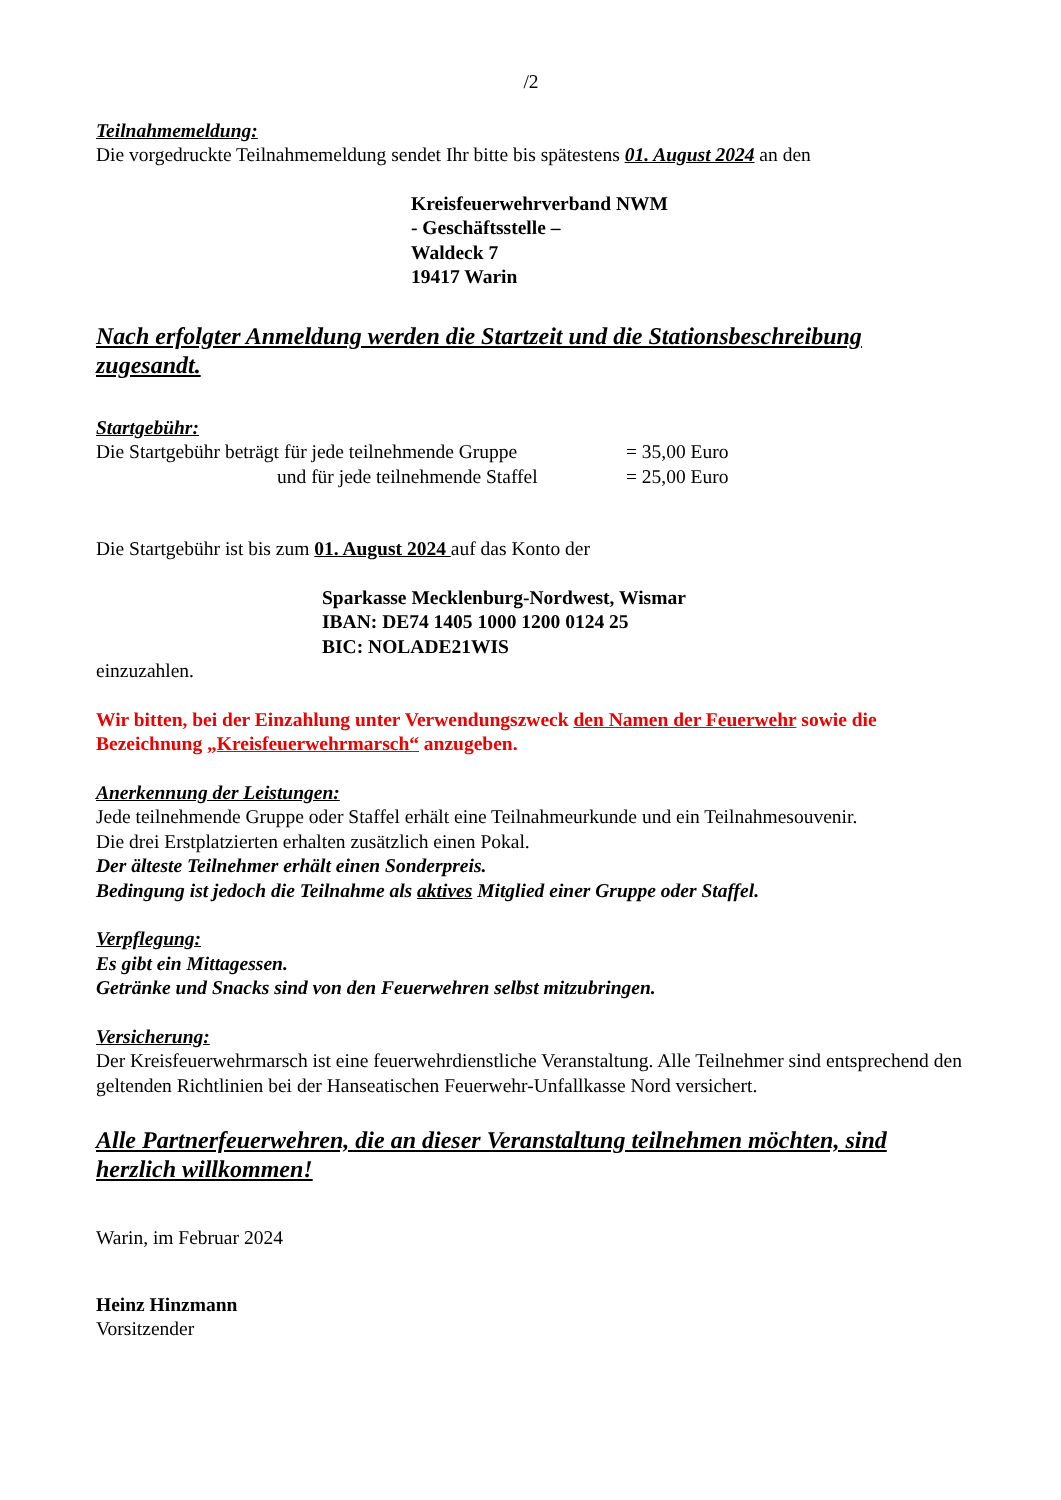/2
Teilnahmemeldung:
Die vorgedruckte Teilnahmemeldung sendet Ihr bitte bis spätestens 01. August 2024 an den
Kreisfeuerwehrverband NWM
- Geschäftsstelle –
Waldeck 7
19417 Warin
Nach erfolgter Anmeldung werden die Startzeit und die Stationsbeschreibung zugesandt.
Startgebühr:
| Die Startgebühr beträgt für jede teilnehmende Gruppe | = 35,00 Euro |
| und für jede teilnehmende Staffel | = 25,00 Euro |
Die Startgebühr ist bis zum 01. August 2024 auf das Konto der
Sparkasse Mecklenburg-Nordwest, Wismar
IBAN: DE74 1405 1000 1200 0124 25
BIC: NOLADE21WIS
einzuzahlen.
Wir bitten, bei der Einzahlung unter Verwendungszweck den Namen der Feuerwehr sowie die Bezeichnung „Kreisfeuerwehrmarsch“ anzugeben.
Anerkennung der Leistungen:
Jede teilnehmende Gruppe oder Staffel erhält eine Teilnahmeurkunde und ein Teilnahmesouvenir.
Die drei Erstplatzierten erhalten zusätzlich einen Pokal.
Der älteste Teilnehmer erhält einen Sonderpreis.
Bedingung ist jedoch die Teilnahme als aktives Mitglied einer Gruppe oder Staffel.
Verpflegung:
Es gibt ein Mittagessen.
Getränke und Snacks sind von den Feuerwehren selbst mitzubringen.
Versicherung:
Der Kreisfeuerwehrmarsch ist eine feuerwehrdienstliche Veranstaltung. Alle Teilnehmer sind entsprechend den geltenden Richtlinien bei der Hanseatischen Feuerwehr-Unfallkasse Nord versichert.
Alle Partnerfeuerwehren, die an dieser Veranstaltung teilnehmen möchten, sind herzlich willkommen!
Warin, im Februar 2024
Heinz Hinzmann
Vorsitzender